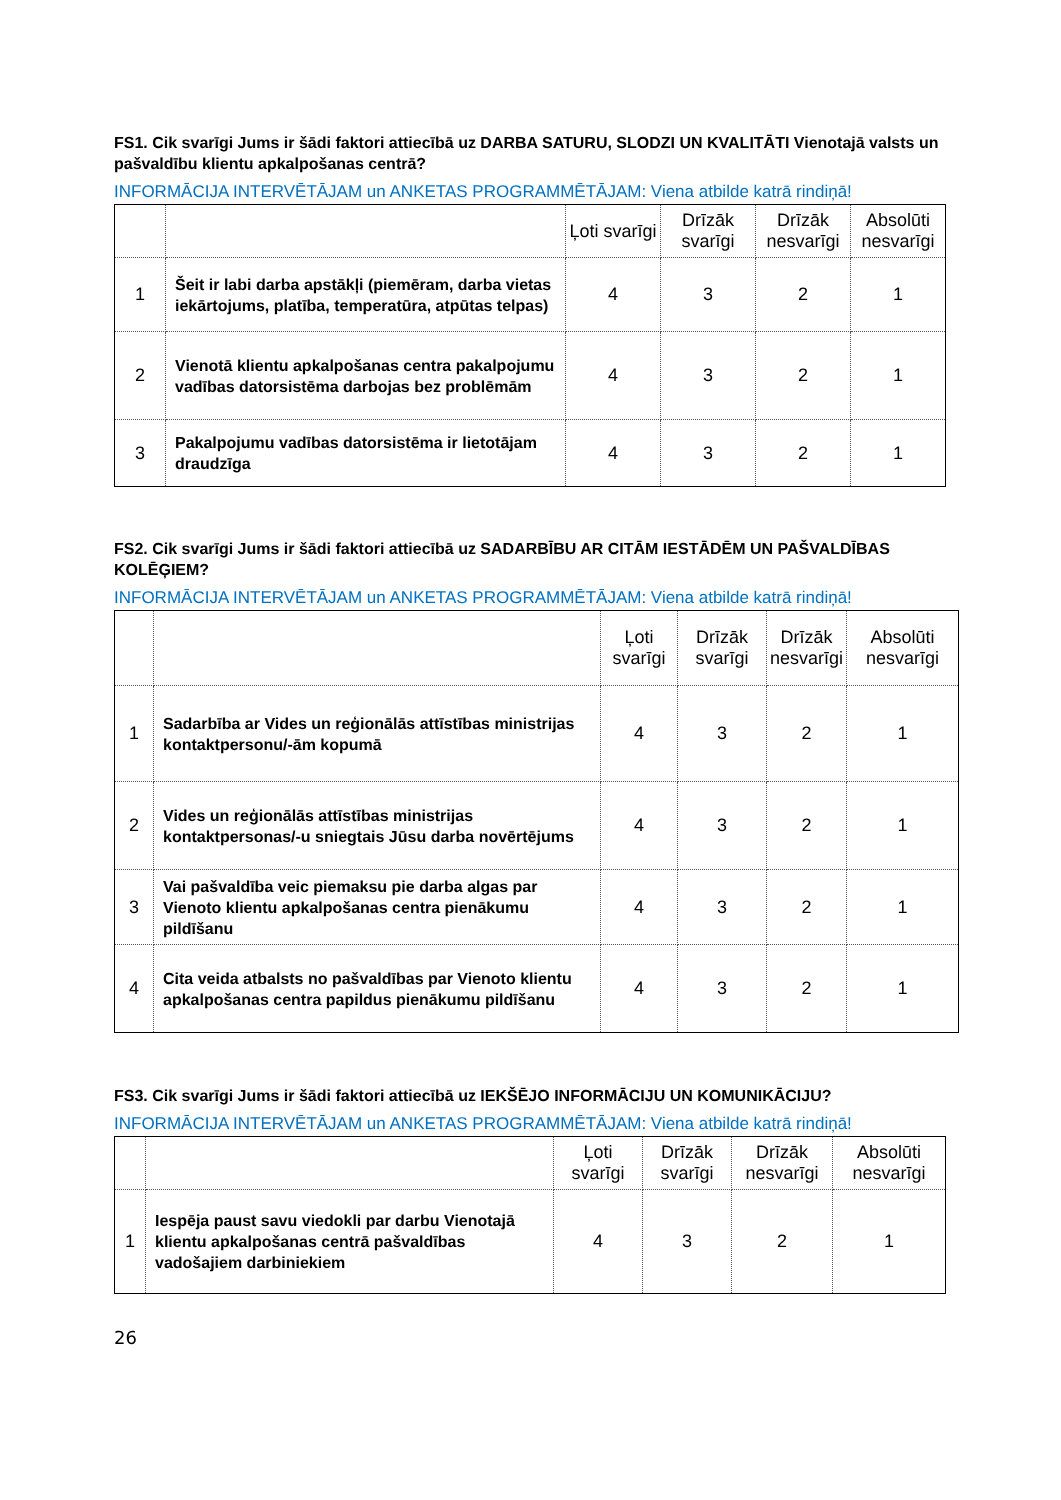FS1. Cik svarīgi Jums ir šādi faktori attiecībā uz DARBA SATURU, SLODZI UN KVALITĀTI Vienotajā valsts un pašvaldību klientu apkalpošanas centrā?
INFORMĀCIJA INTERVĒTĀJAM un ANKETAS PROGRAMMĒTĀJAM: Viena atbilde katrā rindiņā!
| | | Ļoti svarīgi | Drīzāk svarīgi | Drīzāk nesvarīgi | Absolūti nesvarīgi |
| --- | --- | --- | --- | --- | --- |
| 1 | Šeit ir labi darba apstākļi (piemēram, darba vietas iekārtojums, platība, temperatūra, atpūtas telpas) | 4 | 3 | 2 | 1 |
| 2 | Vienotā klientu apkalpošanas centra pakalpojumu vadības datorsistēma darbojas bez problēmām | 4 | 3 | 2 | 1 |
| 3 | Pakalpojumu vadības datorsistēma ir lietotājam draudzīga | 4 | 3 | 2 | 1 |
FS2. Cik svarīgi Jums ir šādi faktori attiecībā uz SADARBĪBU AR CITĀM IESTĀDĒM UN PAŠVALDĪBAS KOLĒĢIEM?
INFORMĀCIJA INTERVĒTĀJAM un ANKETAS PROGRAMMĒTĀJAM: Viena atbilde katrā rindiņā!
| | | Ļoti svarīgi | Drīzāk svarīgi | Drīzāk nesvarīgi | Absolūti nesvarīgi |
| --- | --- | --- | --- | --- | --- |
| 1 | Sadarbība ar Vides un reģionālās attīstības ministrijas kontaktpersonu/-ām kopumā | 4 | 3 | 2 | 1 |
| 2 | Vides un reģionālās attīstības ministrijas kontaktpersonas/-u sniegtais Jūsu darba novērtējums | 4 | 3 | 2 | 1 |
| 3 | Vai pašvaldība veic piemaksu pie darba algas par Vienoto klientu apkalpošanas centra pienākumu pildīšanu | 4 | 3 | 2 | 1 |
| 4 | Cita veida atbalsts no pašvaldības par Vienoto klientu apkalpošanas centra papildus pienākumu pildīšanu | 4 | 3 | 2 | 1 |
FS3. Cik svarīgi Jums ir šādi faktori attiecībā uz IEKŠĒJO INFORMĀCIJU UN KOMUNIKĀCIJU?
INFORMĀCIJA INTERVĒTĀJAM un ANKETAS PROGRAMMĒTĀJAM: Viena atbilde katrā rindiņā!
| | | Ļoti svarīgi | Drīzāk svarīgi | Drīzāk nesvarīgi | Absolūti nesvarīgi |
| --- | --- | --- | --- | --- | --- |
| 1 | Iespēja paust savu viedokli par darbu Vienotajā klientu apkalpošanas centrā pašvaldības vadošajiem darbiniekiem | 4 | 3 | 2 | 1 |
26